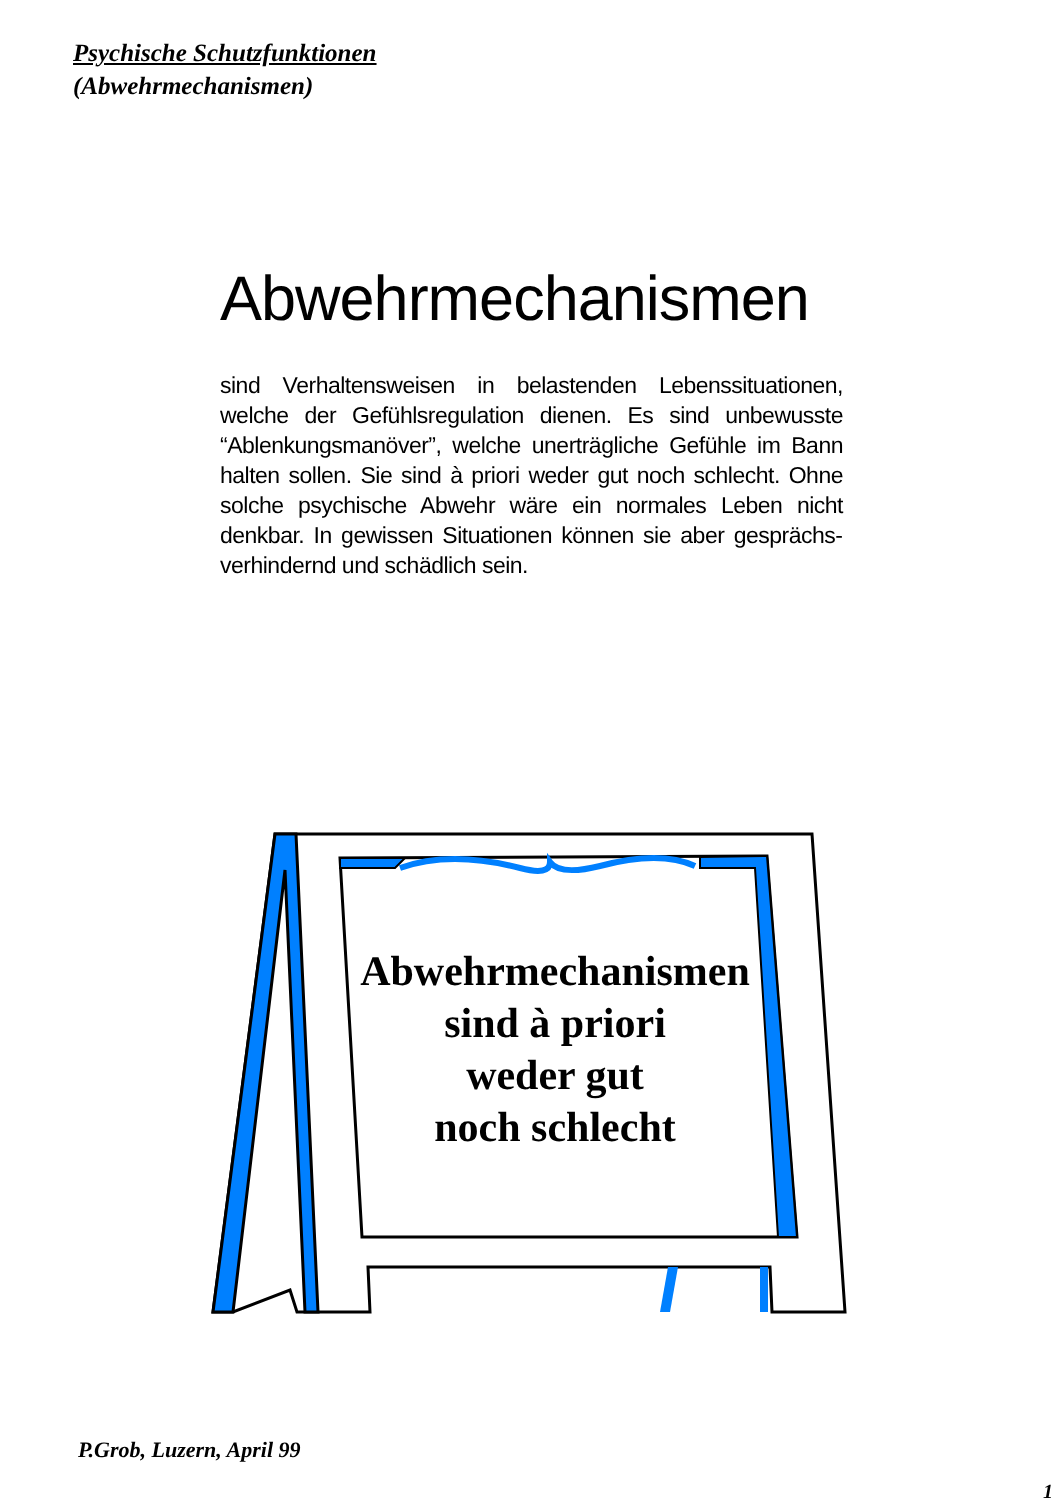Psychische Schutzfunktionen
(Abwehrmechanismen)
Abwehrmechanismen
sind Verhaltensweisen in belastenden Lebens­situationen, welche der Gefühlsregulation dienen. Es sind unbewusste “Ablenkungsmanöver”, welche unerträgliche Gefühle im Bann halten sollen. Sie sind à priori weder gut noch schlecht. Ohne solche psychische Abwehr wäre ein normales Leben nicht denkbar. In gewissen Situationen können sie aber gesprächs­verhindernd und schädlich sein.
Abwehrmechanismen
sind à priori
weder gut
noch schlecht
P.Grob, Luzern, April 99
1